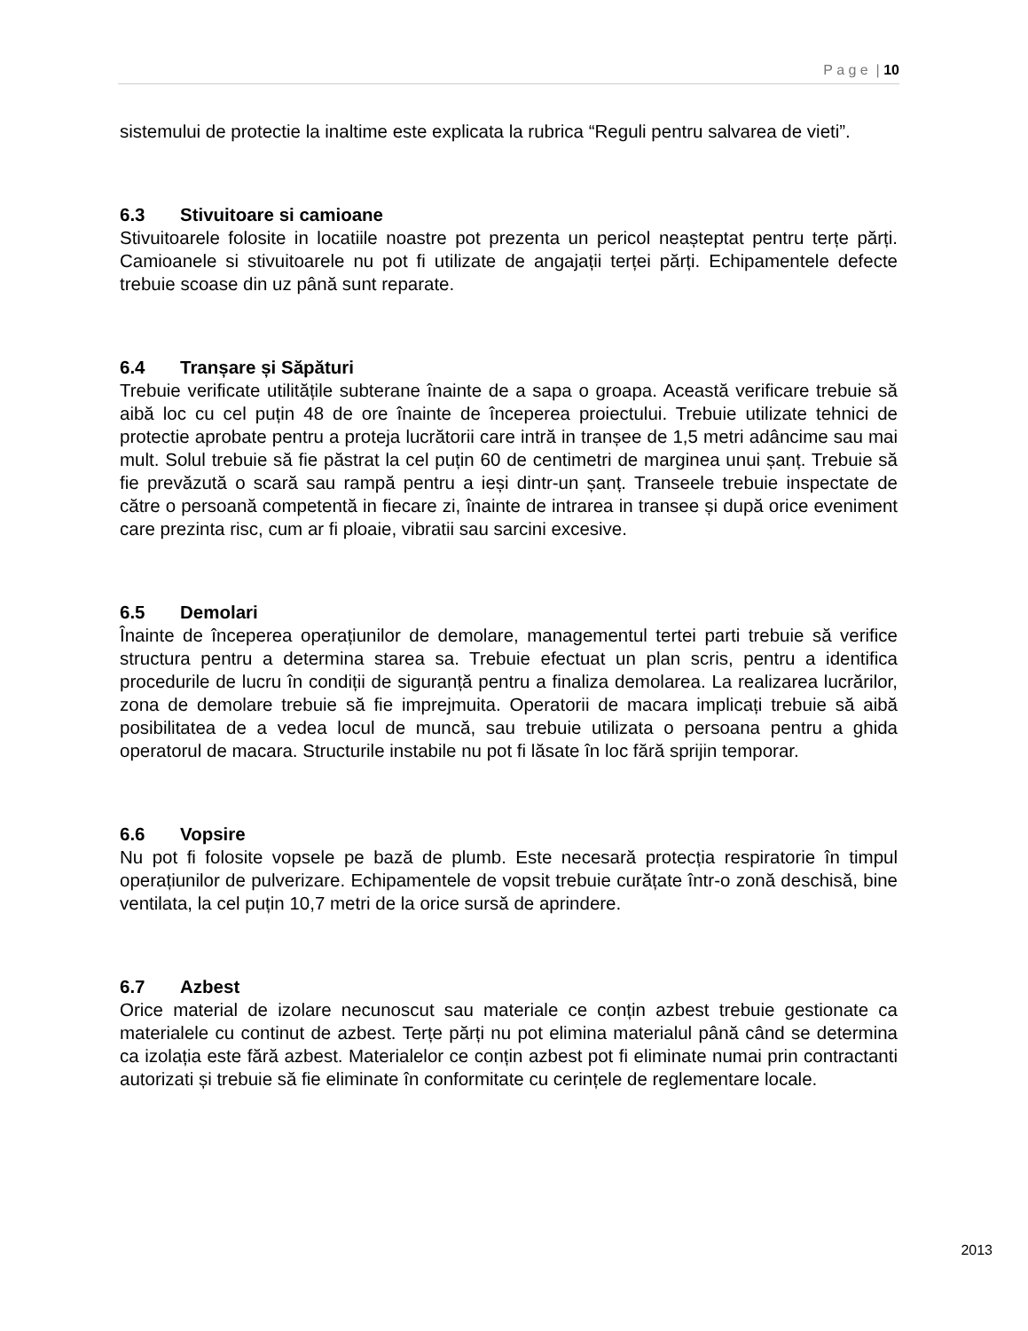P a g e | 10
sistemului de protectie la inaltime este explicata la rubrica “Reguli pentru salvarea de vieti”.
6.3 Stivuitoare si camioane
Stivuitoarele folosite in locatiile noastre pot prezenta un pericol neașteptat pentru terțe părți. Camioanele si stivuitoarele nu pot fi utilizate de angajații terței părți. Echipamentele defecte trebuie scoase din uz până sunt reparate.
6.4 Tranșare și Săpături
Trebuie verificate utilitățile subterane înainte de a sapa o groapa. Această verificare trebuie să aibă loc cu cel puțin 48 de ore înainte de începerea proiectului. Trebuie utilizate tehnici de protectie aprobate pentru a proteja lucrătorii care intră in tranșee de 1,5 metri adâncime sau mai mult. Solul trebuie să fie păstrat la cel puțin 60 de centimetri de marginea unui șanț. Trebuie să fie prevăzută o scară sau rampă pentru a ieși dintr-un șanț. Transeele trebuie inspectate de către o persoană competentă in fiecare zi, înainte de intrarea in transee și după orice eveniment care prezinta risc, cum ar fi ploaie, vibratii sau sarcini excesive.
6.5 Demolari
Înainte de începerea operațiunilor de demolare, managementul tertei parti trebuie să verifice structura pentru a determina starea sa. Trebuie efectuat un plan scris, pentru a identifica procedurile de lucru în condiții de siguranță pentru a finaliza demolarea. La realizarea lucrărilor, zona de demolare trebuie să fie imprejmuita. Operatorii de macara implicați trebuie să aibă posibilitatea de a vedea locul de muncă, sau trebuie utilizata o persoana pentru a ghida operatorul de macara. Structurile instabile nu pot fi lăsate în loc fără sprijin temporar.
6.6 Vopsire
Nu pot fi folosite vopsele pe bază de plumb. Este necesară protecția respiratorie în timpul operațiunilor de pulverizare. Echipamentele de vopsit trebuie curățate într-o zonă deschisă, bine ventilata, la cel puțin 10,7 metri de la orice sursă de aprindere.
6.7 Azbest
Orice material de izolare necunoscut sau materiale ce conțin azbest trebuie gestionate ca materialele cu continut de azbest. Terțe părți nu pot elimina materialul până când se determina ca izolația este fără azbest. Materialelor ce conțin azbest pot fi eliminate numai prin contractanti autorizati și trebuie să fie eliminate în conformitate cu cerințele de reglementare locale.
2013